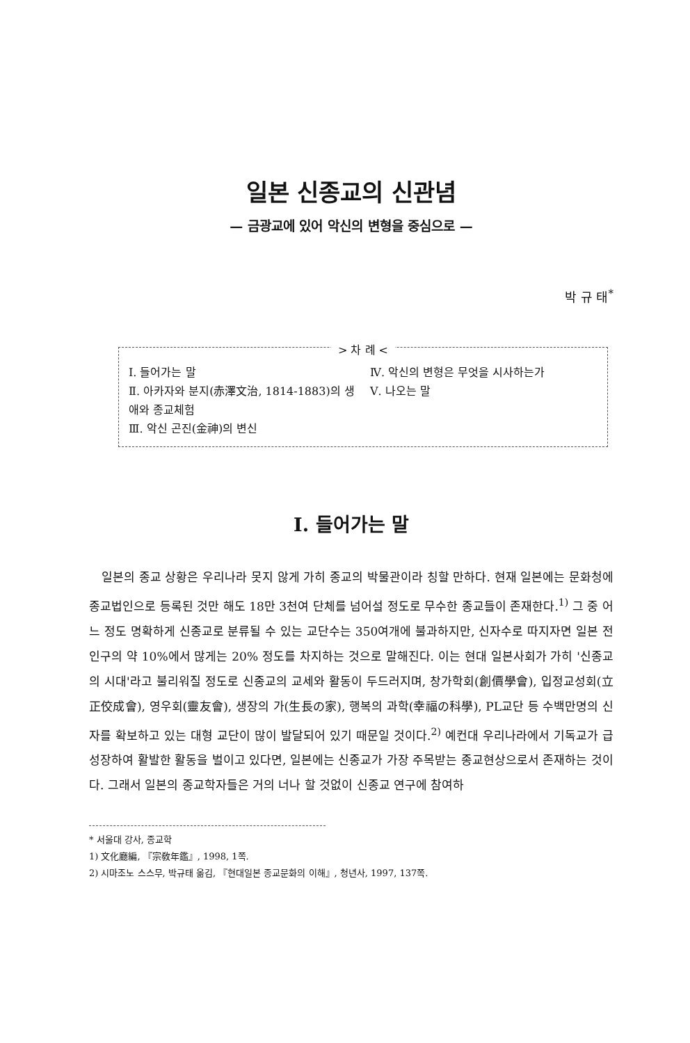일본 신종교의 신관념
— 금광교에 있어 악신의 변형을 중심으로 —
박 규 태<sup>*</sup>
> 차 례 <
Ⅰ. 들어가는 말
Ⅱ. 아카자와 분지(赤澤文治, 1814-1883)의 생애와 종교체험
Ⅲ. 악신 곤진(金神)의 변신
Ⅳ. 악신의 변형은 무엇을 시사하는가
Ⅴ. 나오는 말
Ⅰ. 들어가는 말
일본의 종교 상황은 우리나라 못지 않게 가히 종교의 박물관이라 칭할 만하다. 현재 일본에는 문화청에 종교법인으로 등록된 것만 해도 18만 3천여 단체를 넘어설 정도로 무수한 종교들이 존재한다.<sup>1)</sup> 그 중 어느 정도 명확하게 신종교로 분류될 수 있는 교단수는 350여개에 불과하지만, 신자수로 따지자면 일본 전인구의 약 10%에서 많게는 20% 정도를 차지하는 것으로 말해진다. 이는 현대 일본사회가 가히 '신종교의 시대'라고 불리워질 정도로 신종교의 교세와 활동이 두드러지며, 창가학회(創價學會), 입정교성회(立正佼成會), 영우회(靈友會), 생장의 가(生長の家), 행복의 과학(幸福の科學), PL교단 등 수백만명의 신자를 확보하고 있는 대형 교단이 많이 발달되어 있기 때문일 것이다.<sup>2)</sup> 예컨대 우리나라에서 기독교가 급성장하여 활발한 활동을 벌이고 있다면, 일본에는 신종교가 가장 주목받는 종교현상으로서 존재하는 것이다. 그래서 일본의 종교학자들은 거의 너나 할 것없이 신종교 연구에 참여하
* 서울대 강사, 종교학
1) 文化廳編, 『宗敎年鑑』, 1998, 1쪽.
2) 시마조노 스스무, 박규태 옮김, 『현대일본 종교문화의 이해』, 청년사, 1997, 137쪽.